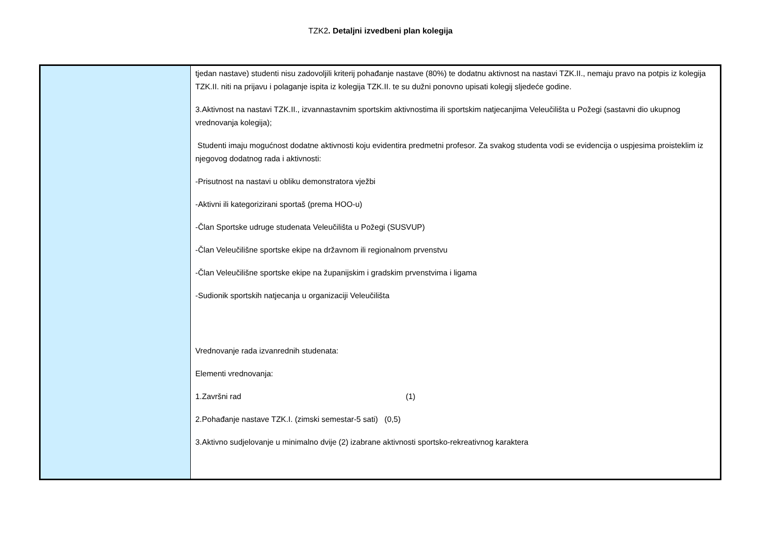TZK2. Detaljni izvedbeni plan kolegija
| | tjedan nastave) studenti nisu zadovoljili kriterij pohađanje nastave (80%) te dodatnu aktivnost na nastavi TZK.II., nemaju pravo na potpis iz kolegija TZK.II. niti na prijavu i polaganje ispita iz kolegija TZK.II. te su dužni ponovno upisati kolegij sljedeće godine. 3.Aktivnost na nastavi TZK.II., izvannastavnim sportskim aktivnostima ili sportskim natjecanjima Veleučilišta u Požegi (sastavni dio ukupnog vrednovanja kolegija); Studenti imaju mogućnost dodatne aktivnosti koju evidentira predmetni profesor. Za svakog studenta vodi se evidencija o uspjesima proisteklim iz njegovog dodatnog rada i aktivnosti: -Prisutnost na nastavi u obliku demonstratora vježbi -Aktivni ili kategorizirani sportaš (prema HOO-u) -Član Sportske udruge studenata Veleučilišta u Požegi (SUSVUP) -Član Veleučilišne sportske ekipe na državnom ili regionalnom prvenstvu -Član Veleučilišne sportske ekipe na županijskim i gradskim prvenstvima i ligama -Sudionik sportskih natjecanja u organizaciji Veleučilišta Vrednovanje rada izvanrednih studenata: Elementi vrednovanja: 1.Završni rad (1) 2.Pohađanje nastave TZK.I. (zimski semestar-5 sati) (0,5) 3.Aktivno sudjelovanje u minimalno dvije (2) izabrane aktivnosti sportsko-rekreativnog karaktera |